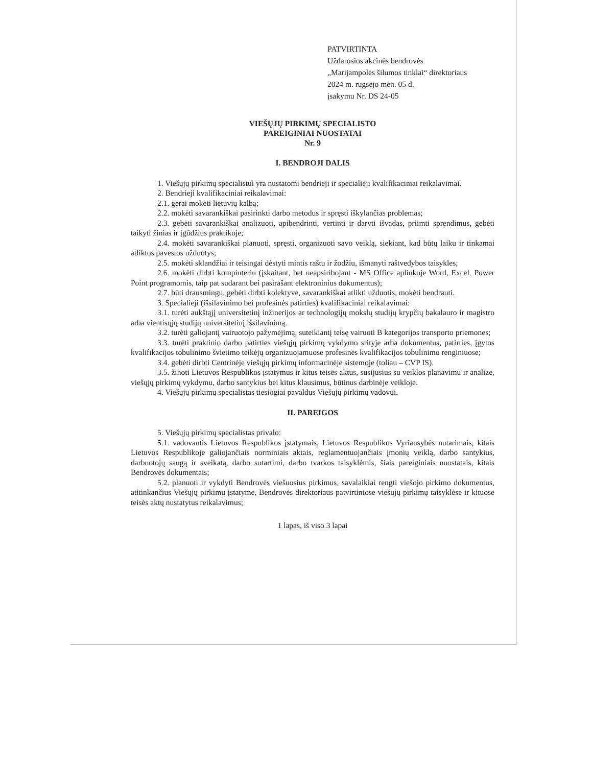PATVIRTINTA
Uždarosios akcinės bendrovės
„Marijampolės šilumos tinklai“ direktoriaus
2024 m. rugsėjo mėn. 05 d.
įsakymu Nr. DS 24-05
VIEŠŲJŲ PIRKIMŲ SPECIALISTO
PAREIGINIAI NUOSTATAI
Nr. 9
I. BENDROJI DALIS
1. Viešųjų pirkimų specialistui yra nustatomi bendrieji ir specialieji kvalifikaciniai reikalavimai.
2. Bendrieji kvalifikaciniai reikalavimai:
2.1. gerai mokėti lietuvių kalbą;
2.2. mokėti savarankiškai pasirinkti darbo metodus ir spręsti iškylančias problemas;
2.3. gebėti savarankiškai analizuoti, apibendrinti, vertinti ir daryti išvadas, priimti sprendimus, gebėti taikyti žinias ir įgūdžius praktikoje;
2.4. mokėti savarankiškai planuoti, spręsti, organizuoti savo veiklą, siekiant, kad būtų laiku ir tinkamai atliktos pavestos užduotys;
2.5. mokėti sklandžiai ir teisingai dėstyti mintis raštu ir žodžiu, išmanyti raštvedybos taisykles;
2.6. mokėti dirbti kompiuteriu (įskaitant, bet neapsiribojant - MS Office aplinkoje Word, Excel, Power Point programomis, taip pat sudarant bei pasirašant elektroninius dokumentus);
2.7. būti drausmingu, gebėti dirbti kolektyve, savarankiškai atlikti užduotis, mokėti bendrauti.
3. Specialieji (išsilavinimo bei profesinės patirties) kvalifikaciniai reikalavimai:
3.1. turėti aukštąjį universitetinį inžinerijos ar technologijų mokslų studijų krypčių bakalauro ir magistro arba vientisųjų studijų universitetinį išsilavinimą.
3.2. turėti galiojantį vairuotojo pažymėjimą, suteikiantį teisę vairuoti B kategorijos transporto priemones;
3.3. turėti praktinio darbo patirties viešųjų pirkimų vykdymo srityje arba dokumentus, patirties, įgytos kvalifikacijos tobulinimo švietimo teikėjų organizuojamuose profesinės kvalifikacijos tobulinimo renginiuose;
3.4. gebėti dirbti Centrinėje viešųjų pirkimų informacinėje sistemoje (toliau – CVP IS).
3.5. žinoti Lietuvos Respublikos įstatymus ir kitus teisės aktus, susijusius su veiklos planavimu ir analize, viešųjų pirkimų vykdymu, darbo santykius bei kitus klausimus, būtinus darbinėje veikloje.
4. Viešųjų pirkimų specialistas tiesiogiai pavaldus Viešųjų pirkimų vadovui.
II. PAREIGOS
5. Viešųjų pirkimų specialistas privalo:
5.1. vadovautis Lietuvos Respublikos įstatymais, Lietuvos Respublikos Vyriausybės nutarimais, kitais Lietuvos Respublikoje galiojančiais norminiais aktais, reglamentuojančiais įmonių veiklą, darbo santykius, darbuotojų saugą ir sveikatą, darbo sutartimi, darbo tvarkos taisyklėmis, šiais pareiginiais nuostatais, kitais Bendrovės dokumentais;
5.2. planuoti ir vykdyti Bendrovės viešuosius pirkimus, savalaikiai rengti viešojo pirkimo dokumentus, atitinkančius Viešųjų pirkimų įstatyme, Bendrovės direktoriaus patvirtintose viešųjų pirkimų taisyklėse ir kituose teisės aktų nustatytus reikalavimus;
1 lapas, iš viso 3 lapai